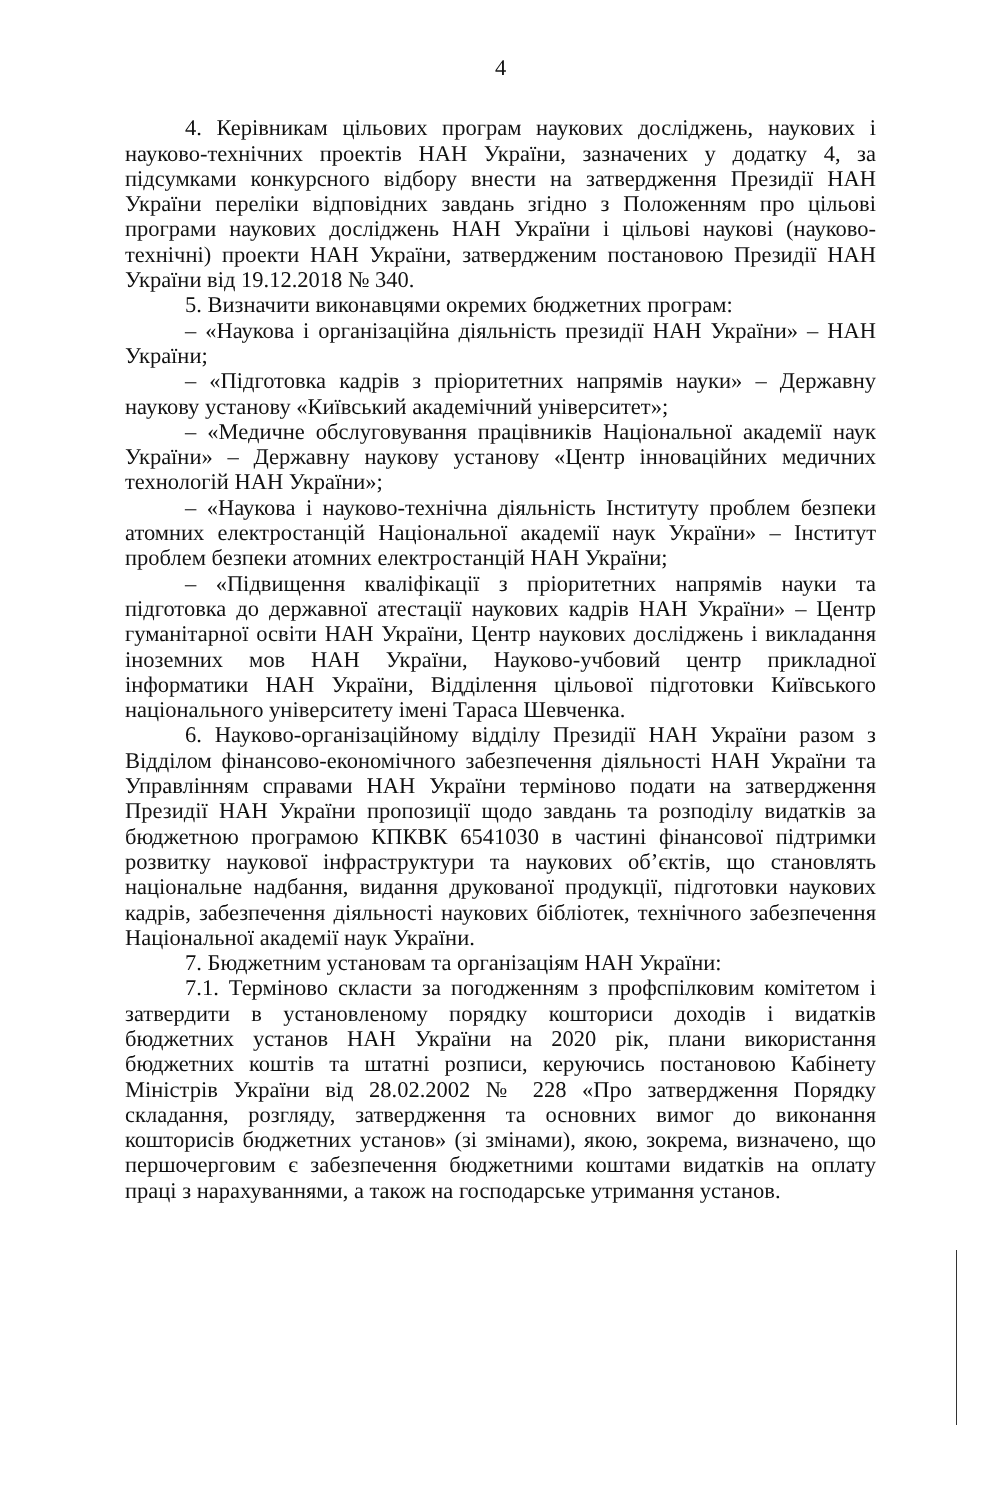4
4. Керівникам цільових програм наукових досліджень, наукових і науково-технічних проектів НАН України, зазначених у додатку 4, за підсумками конкурсного відбору внести на затвердження Президії НАН України переліки відповідних завдань згідно з Положенням про цільові програми наукових досліджень НАН України і цільові наукові (науково-технічні) проекти НАН України, затвердженим постановою Президії НАН України від 19.12.2018 № 340.
5. Визначити виконавцями окремих бюджетних програм:
– «Наукова і організаційна діяльність президії НАН України» – НАН України;
– «Підготовка кадрів з пріоритетних напрямів науки» – Державну наукову установу «Київський академічний університет»;
– «Медичне обслуговування працівників Національної академії наук України» – Державну наукову установу «Центр інноваційних медичних технологій НАН України»;
– «Наукова і науково-технічна діяльність Інституту проблем безпеки атомних електростанцій Національної академії наук України» – Інститут проблем безпеки атомних електростанцій НАН України;
– «Підвищення кваліфікації з пріоритетних напрямів науки та підготовка до державної атестації наукових кадрів НАН України» – Центр гуманітарної освіти НАН України, Центр наукових досліджень і викладання іноземних мов НАН України, Науково-учбовий центр прикладної інформатики НАН України, Відділення цільової підготовки Київського національного університету імені Тараса Шевченка.
6. Науково-організаційному відділу Президії НАН України разом з Відділом фінансово-економічного забезпечення діяльності НАН України та Управлінням справами НАН України терміново подати на затвердження Президії НАН України пропозиції щодо завдань та розподілу видатків за бюджетною програмою КПКВК 6541030 в частині фінансової підтримки розвитку наукової інфраструктури та наукових об’єктів, що становлять національне надбання, видання друкованої продукції, підготовки наукових кадрів, забезпечення діяльності наукових бібліотек, технічного забезпечення Національної академії наук України.
7. Бюджетним установам та організаціям НАН України:
7.1. Терміново скласти за погодженням з профспілковим комітетом і затвердити в установленому порядку кошториси доходів і видатків бюджетних установ НАН України на 2020 рік, плани використання бюджетних коштів та штатні розписи, керуючись постановою Кабінету Міністрів України від 28.02.2002 № 228 «Про затвердження Порядку складання, розгляду, затвердження та основних вимог до виконання кошторисів бюджетних установ» (зі змінами), якою, зокрема, визначено, що першочерговим є забезпечення бюджетними коштами видатків на оплату праці з нарахуваннями, а також на господарське утримання установ.